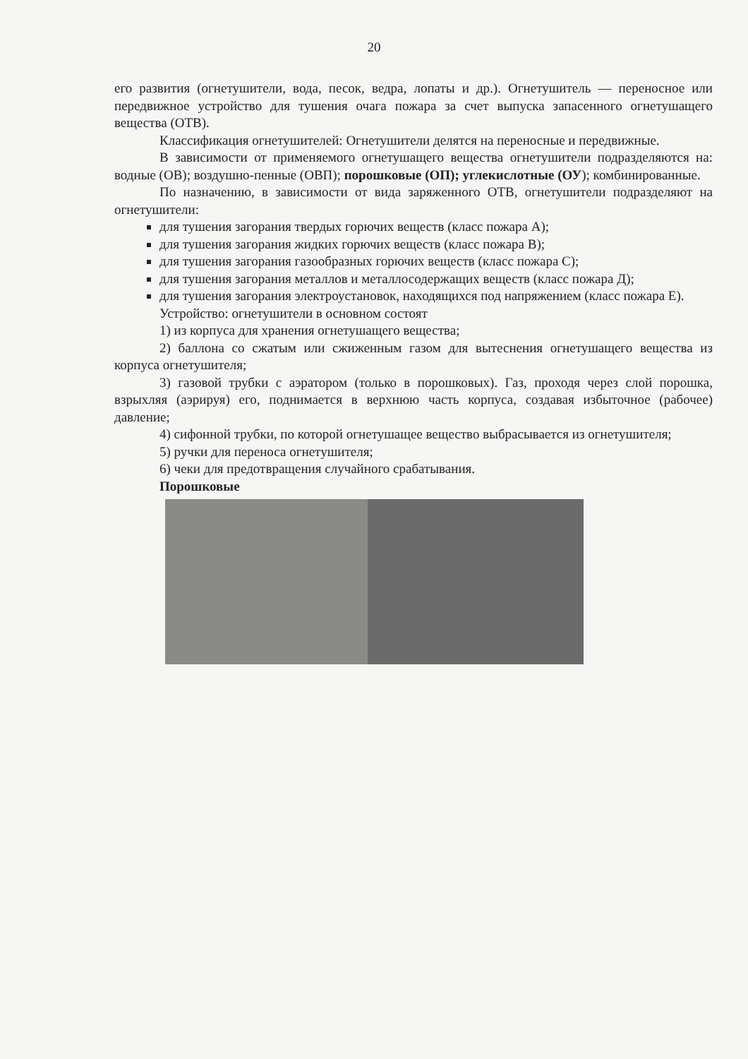20
его развития (огнетушители, вода, песок, ведра, лопаты и др.). Огнетушитель — переносное или передвижное устройство для тушения очага пожара за счет выпуска запасенного огнетушащего вещества (ОТВ).
Классификация огнетушителей: Огнетушители делятся на переносные и передвижные.
В зависимости от применяемого огнетушащего вещества огнетушители подразделяются на: водные (ОВ); воздушно-пенные (ОВП); порошковые (ОП); углекислотные (ОУ); комбинированные.
По назначению, в зависимости от вида заряженного ОТВ, огнетушители подразделяют на огнетушители:
для тушения загорания твердых горючих веществ (класс пожара А);
для тушения загорания жидких горючих веществ (класс пожара В);
для тушения загорания газообразных горючих веществ (класс пожара С);
для тушения загорания металлов и металлосодержащих веществ (класс пожара Д);
для тушения загорания электроустановок, находящихся под напряжением (класс пожара Е).
Устройство: огнетушители в основном состоят
1) из корпуса для хранения огнетушащего вещества;
2) баллона со сжатым или сжиженным газом для вытеснения огнетушащего вещества из корпуса огнетушителя;
3) газовой трубки с аэратором (только в порошковых). Газ, проходя через слой порошка, взрыхляя (аэрируя) его, поднимается в верхнюю часть корпуса, создавая избыточное (рабочее) давление;
4) сифонной трубки, по которой огнетушащее вещество выбрасывается из огнетушителя;
5) ручки для переноса огнетушителя;
6) чеки для предотвращения случайного срабатывания.
Порошковые